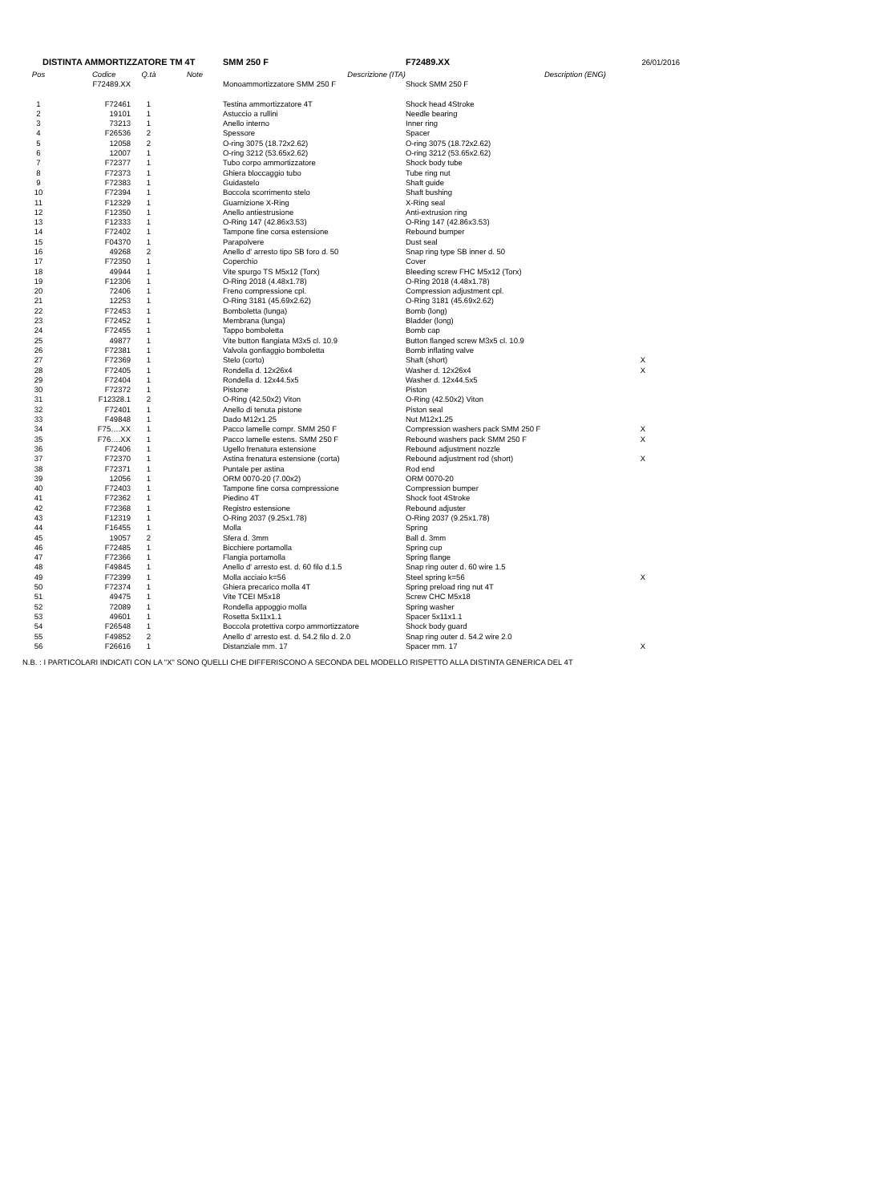| DISTINTA AMMORTIZZATORE TM 4T | | | | SMM 250 F | F72489.XX | 26/01/2016 |
| Pos | Codice | Q.tà | Note | Descrizione (ITA) | Description (ENG) | |
| | F72489.XX | | | Monoammortizzatore SMM 250 F | Shock SMM 250 F | |
| 1 | F72461 | 1 | | Testina ammortizzatore 4T | Shock head 4Stroke | |
| 2 | 19101 | 1 | | Astuccio a rullini | Needle bearing | |
| 3 | 73213 | 1 | | Anello interno | Inner ring | |
| 4 | F26536 | 2 | | Spessore | Spacer | |
| 5 | 12058 | 2 | | O-ring 3075 (18.72x2.62) | O-ring 3075 (18.72x2.62) | |
| 6 | 12007 | 1 | | O-ring 3212 (53.65x2.62) | O-ring 3212 (53.65x2.62) | |
| 7 | F72377 | 1 | | Tubo corpo ammortizzatore | Shock body tube | |
| 8 | F72373 | 1 | | Ghiera bloccaggio tubo | Tube ring nut | |
| 9 | F72383 | 1 | | Guidastelo | Shaft guide | |
| 10 | F72394 | 1 | | Boccola scorrimento stelo | Shaft bushing | |
| 11 | F12329 | 1 | | Guarnizione X-Ring | X-Ring seal | |
| 12 | F12350 | 1 | | Anello antiestrusione | Anti-extrusion ring | |
| 13 | F12333 | 1 | | O-Ring 147 (42.86x3.53) | O-Ring 147 (42.86x3.53) | |
| 14 | F72402 | 1 | | Tampone fine corsa estensione | Rebound bumper | |
| 15 | F04370 | 1 | | Parapolvere | Dust seal | |
| 16 | 49268 | 2 | | Anello d' arresto tipo SB foro d. 50 | Snap ring type SB inner d. 50 | |
| 17 | F72350 | 1 | | Coperchio | Cover | |
| 18 | 49944 | 1 | | Vite spurgo TS M5x12 (Torx) | Bleeding screw FHC M5x12 (Torx) | |
| 19 | F12306 | 1 | | O-Ring 2018 (4.48x1.78) | O-Ring 2018 (4.48x1.78) | |
| 20 | 72406 | 1 | | Freno compressione cpl. | Compression adjustment cpl. | |
| 21 | 12253 | 1 | | O-Ring 3181 (45.69x2.62) | O-Ring 3181 (45.69x2.62) | |
| 22 | F72453 | 1 | | Bomboletta (lunga) | Bomb (long) | |
| 23 | F72452 | 1 | | Membrana (lunga) | Bladder (long) | |
| 24 | F72455 | 1 | | Tappo bomboletta | Bomb cap | |
| 25 | 49877 | 1 | | Vite button flangiata M3x5 cl. 10.9 | Button flanged screw M3x5 cl. 10.9 | |
| 26 | F72381 | 1 | | Valvola gonfiaggio bomboletta | Bomb inflating valve | |
| 27 | F72369 | 1 | | Stelo (corto) | Shaft (short) | X |
| 28 | F72405 | 1 | | Rondella d. 12x26x4 | Washer d. 12x26x4 | X |
| 29 | F72404 | 1 | | Rondella d. 12x44.5x5 | Washer d. 12x44.5x5 | |
| 30 | F72372 | 1 | | Pistone | Piston | |
| 31 | F12328.1 | 2 | | O-Ring (42.50x2) Viton | O-Ring (42.50x2) Viton | |
| 32 | F72401 | 1 | | Anello di tenuta pistone | Piston seal | |
| 33 | F49848 | 1 | | Dado M12x1.25 | Nut M12x1.25 | |
| 34 | F75….XX | 1 | | Pacco lamelle compr. SMM 250 F | Compression washers pack SMM 250 F | X |
| 35 | F76….XX | 1 | | Pacco lamelle estens. SMM 250 F | Rebound washers pack SMM 250 F | X |
| 36 | F72406 | 1 | | Ugello frenatura estensione | Rebound adjustment nozzle | |
| 37 | F72370 | 1 | | Astina frenatura estensione (corta) | Rebound adjustment rod (short) | X |
| 38 | F72371 | 1 | | Puntale per astina | Rod end | |
| 39 | 12056 | 1 | | ORM 0070-20 (7.00x2) | ORM 0070-20 | |
| 40 | F72403 | 1 | | Tampone fine corsa compressione | Compression bumper | |
| 41 | F72362 | 1 | | Piedino 4T | Shock foot 4Stroke | |
| 42 | F72368 | 1 | | Registro estensione | Rebound adjuster | |
| 43 | F12319 | 1 | | O-Ring 2037 (9.25x1.78) | O-Ring 2037 (9.25x1.78) | |
| 44 | F16455 | 1 | | Molla | Spring | |
| 45 | 19057 | 2 | | Sfera d. 3mm | Ball d. 3mm | |
| 46 | F72485 | 1 | | Bicchiere portamolla | Spring cup | |
| 47 | F72366 | 1 | | Flangia portamolla | Spring flange | |
| 48 | F49845 | 1 | | Anello d' arresto est. d. 60 filo d.1.5 | Snap ring outer d. 60 wire 1.5 | |
| 49 | F72399 | 1 | | Molla acciaio k=56 | Steel spring k=56 | X |
| 50 | F72374 | 1 | | Ghiera precarico molla 4T | Spring preload ring nut 4T | |
| 51 | 49475 | 1 | | Vite TCEI M5x18 | Screw CHC M5x18 | |
| 52 | 72089 | 1 | | Rondella appoggio molla | Spring washer | |
| 53 | 49601 | 1 | | Rosetta 5x11x1.1 | Spacer 5x11x1.1 | |
| 54 | F26548 | 1 | | Boccola protettiva corpo ammortizzatore | Shock body guard | |
| 55 | F49852 | 2 | | Anello d' arresto est. d. 54.2 filo d. 2.0 | Snap ring outer d. 54.2 wire 2.0 | |
| 56 | F26616 | 1 | | Distanziale mm. 17 | Spacer mm. 17 | X |
N.B. : I PARTICOLARI INDICATI CON LA "X" SONO QUELLI CHE DIFFERISCONO A SECONDA DEL MODELLO RISPETTO ALLA DISTINTA GENERICA DEL 4T